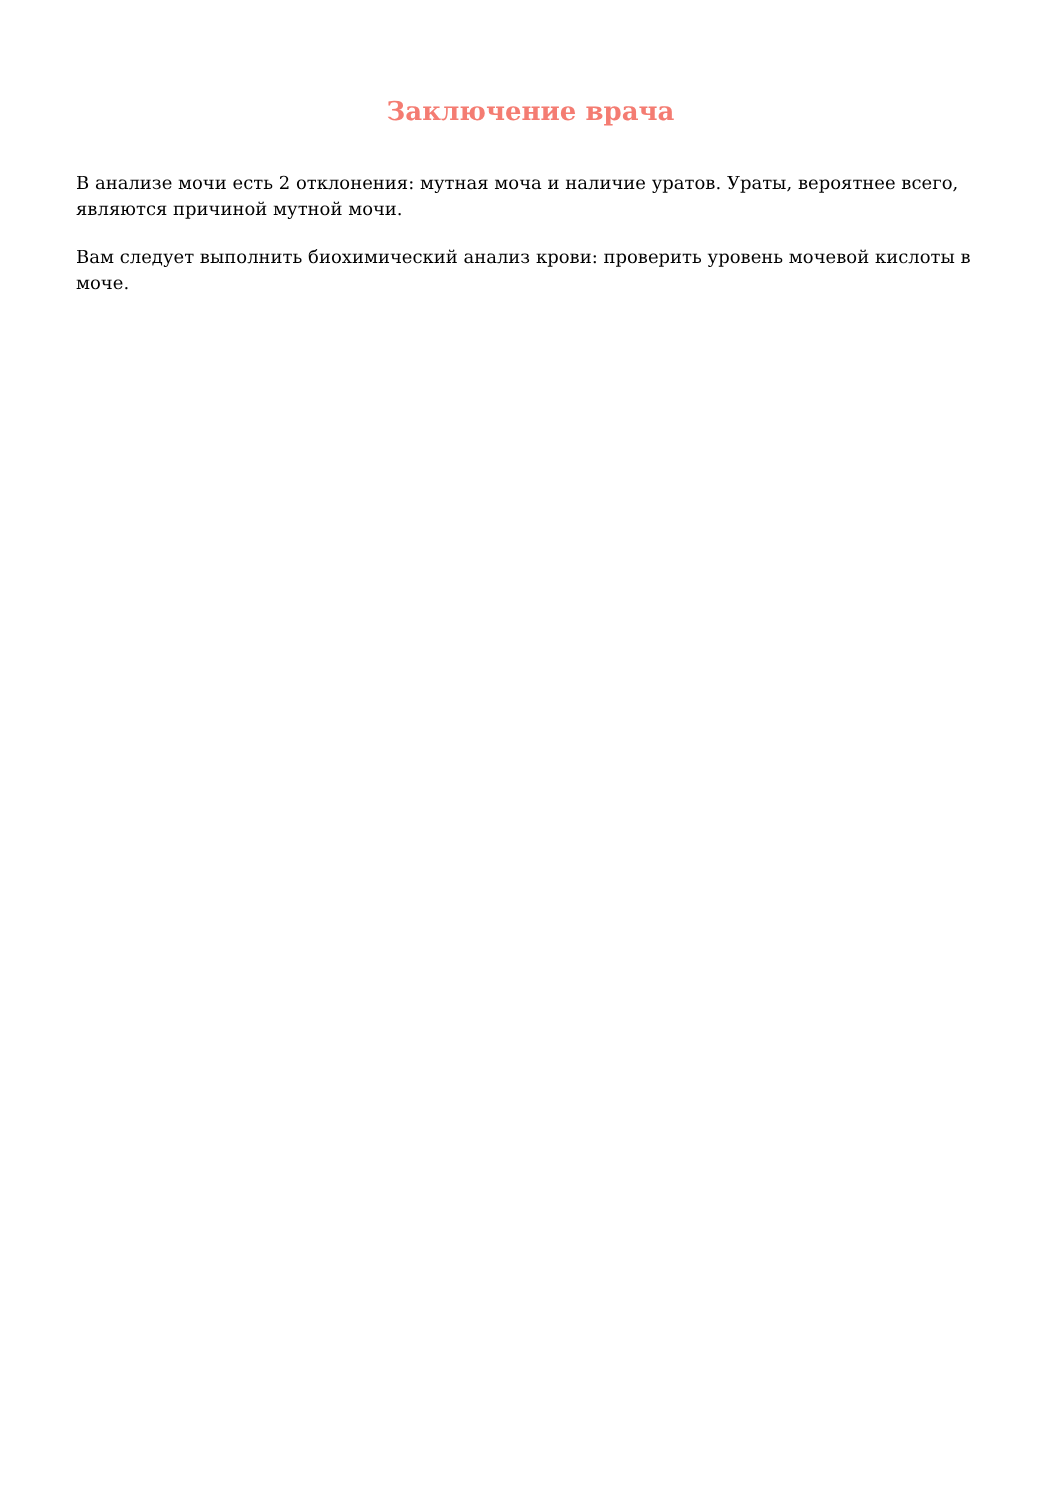Заключение врача
В анализе мочи есть 2 отклонения: мутная моча и наличие уратов. Ураты, вероятнее всего, являются причиной мутной мочи.
Вам следует выполнить биохимический анализ крови: проверить уровень мочевой кислоты в моче.